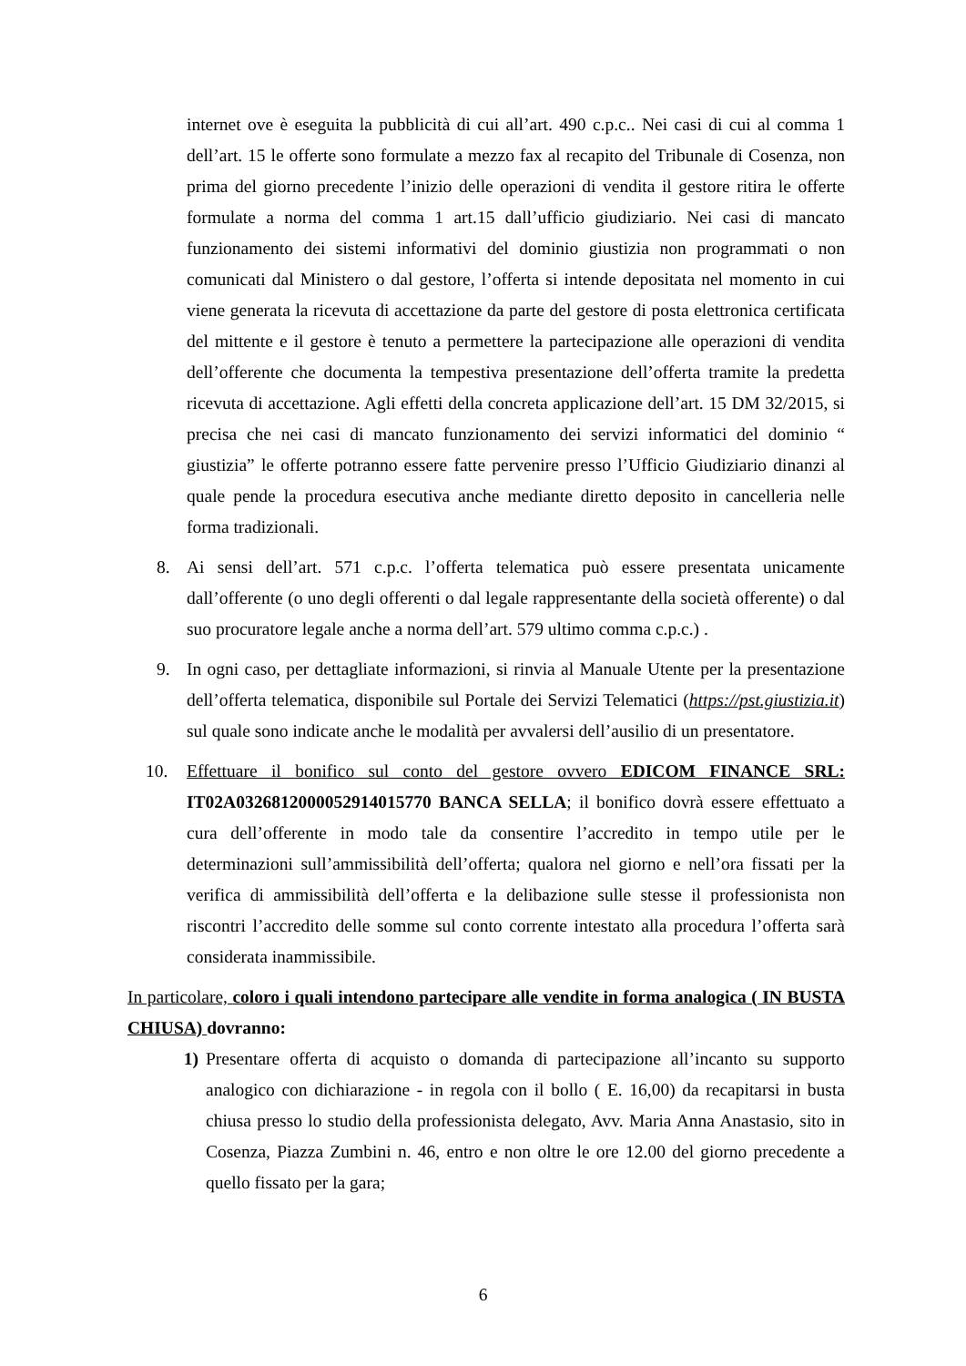internet ove è eseguita la pubblicità di cui all’art. 490 c.p.c.. Nei casi di cui al comma 1 dell’art. 15 le offerte sono formulate a mezzo fax al recapito del Tribunale di Cosenza, non prima del giorno precedente l’inizio delle operazioni di vendita il gestore ritira le offerte formulate a norma del comma 1 art.15 dall’ufficio giudiziario. Nei casi di mancato funzionamento dei sistemi informativi del dominio giustizia non programmati o non comunicati dal Ministero o dal gestore, l’offerta si intende depositata nel momento in cui viene generata la ricevuta di accettazione da parte del gestore di posta elettronica certificata del mittente e il gestore è tenuto a permettere la partecipazione alle operazioni di vendita dell’offerente che documenta la tempestiva presentazione dell’offerta tramite la predetta ricevuta di accettazione. Agli effetti della concreta applicazione dell’art. 15 DM 32/2015, si precisa che nei casi di mancato funzionamento dei servizi informatici del dominio “ giustizia” le offerte potranno essere fatte pervenire presso l’Ufficio Giudiziario dinanzi al quale pende la procedura esecutiva anche mediante diretto deposito in cancelleria nelle forma tradizionali.
8. Ai sensi dell’art. 571 c.p.c. l’offerta telematica può essere presentata unicamente dall’offerente (o uno degli offerenti o dal legale rappresentante della società offerente) o dal suo procuratore legale anche a norma dell’art. 579 ultimo comma c.p.c.) .
9. In ogni caso, per dettagliate informazioni, si rinvia al Manuale Utente per la presentazione dell’offerta telematica, disponibile sul Portale dei Servizi Telematici (https://pst.giustizia.it) sul quale sono indicate anche le modalità per avvalersi dell’ausilio di un presentatore.
10. Effettuare il bonifico sul conto del gestore ovvero EDICOM FINANCE SRL: IT02A0326812000052914015770 BANCA SELLA; il bonifico dovrà essere effettuato a cura dell’offerente in modo tale da consentire l’accredito in tempo utile per le determinazioni sull’ammissibilità dell’offerta; qualora nel giorno e nell’ora fissati per la verifica di ammissibilità dell’offerta e la delibazione sulle stesse il professionista non riscontri l’accredito delle somme sul conto corrente intestato alla procedura l’offerta sarà considerata inammissibile.
In particolare, coloro i quali intendono partecipare alle vendite in forma analogica ( IN BUSTA CHIUSA) dovranno:
1) Presentare offerta di acquisto o domanda di partecipazione all’incanto su supporto analogico con dichiarazione - in regola con il bollo ( E. 16,00) da recapitarsi in busta chiusa presso lo studio della professionista delegato, Avv. Maria Anna Anastasio, sito in Cosenza, Piazza Zumbini n. 46, entro e non oltre le ore 12.00 del giorno precedente a quello fissato per la gara;
6